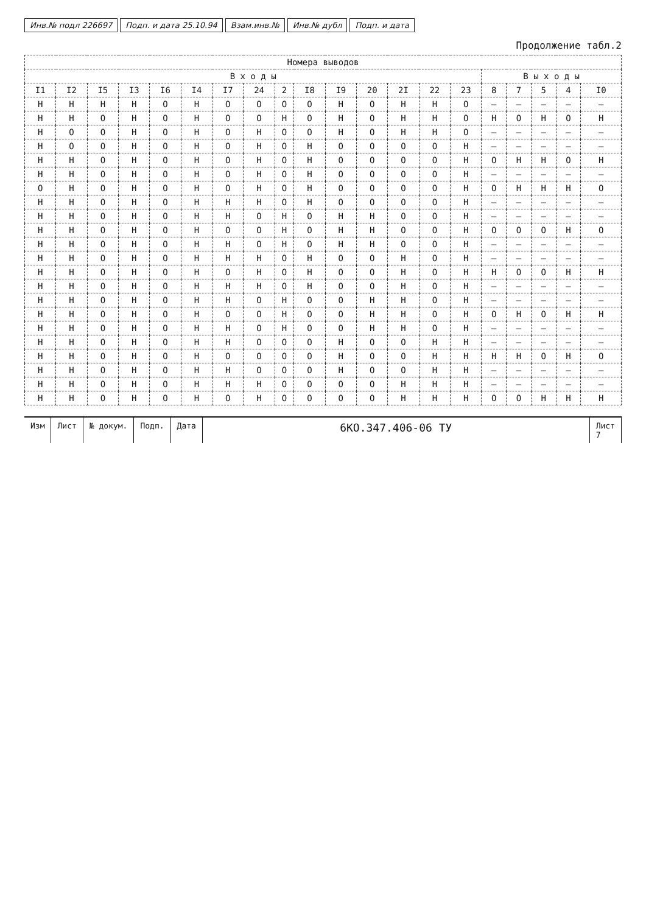Инв.№ подл 226697 Подп. и дата 25.10.94 Взам.инв.№ Инв.№ дубл Подп. и дата
Продолжение табл.2
| Номера выводов | | | | | | | | | | | | | | | | | | | |
| --- | --- | --- | --- | --- | --- | --- | --- | --- | --- | --- | --- | --- | --- | --- | --- | --- | --- | --- | --- |
| В х о д ы | | | | | | | | | | | | | | | В ы х о д ы | | | | |
| I1 | I2 | I5 | I3 | I6 | I4 | I7 | 24 | 2 | I8 | I9 | 20 | 2I | 22 | 23 | 8 | 7 | 5 | 4 | I0 |
| Н | Н | Н | Н | О | Н | О | О | О | О | Н | О | Н | Н | О | – | – | – | – | – |
| Н | Н | О | Н | О | Н | О | О | Н | О | Н | О | Н | Н | О | Н | О | Н | О | Н |
| Н | О | О | Н | О | Н | О | Н | О | О | Н | О | Н | Н | О | – | – | – | – | – |
| Н | О | О | Н | О | Н | О | Н | О | Н | О | О | О | О | Н | – | – | – | – | – |
| Н | Н | О | Н | О | Н | О | Н | О | Н | О | О | О | О | Н | О | Н | Н | О | Н |
| Н | Н | О | Н | О | Н | О | Н | О | Н | О | О | О | О | Н | – | – | – | – | – |
| О | Н | О | Н | О | Н | О | Н | О | Н | О | О | О | О | Н | О | Н | Н | Н | О |
| Н | Н | О | Н | О | Н | Н | Н | О | Н | О | О | О | О | Н | – | – | – | – | – |
| Н | Н | О | Н | О | Н | Н | О | Н | О | Н | Н | О | О | Н | – | – | – | – | – |
| Н | Н | О | Н | О | Н | О | О | Н | О | Н | Н | О | О | Н | О | О | О | Н | О |
| Н | Н | О | Н | О | Н | Н | О | Н | О | Н | Н | О | О | Н | – | – | – | – | – |
| Н | Н | О | Н | О | Н | Н | Н | О | Н | О | О | Н | О | Н | – | – | – | – | – |
| Н | Н | О | Н | О | Н | О | Н | О | Н | О | О | Н | О | Н | Н | О | О | Н | Н |
| Н | Н | О | Н | О | Н | Н | Н | О | Н | О | О | Н | О | Н | – | – | – | – | – |
| Н | Н | О | Н | О | Н | Н | О | Н | О | О | Н | Н | О | Н | – | – | – | – | – |
| Н | Н | О | Н | О | Н | О | О | Н | О | О | Н | Н | О | Н | О | Н | О | Н | Н |
| Н | Н | О | Н | О | Н | Н | О | Н | О | О | Н | Н | О | Н | – | – | – | – | – |
| Н | Н | О | Н | О | Н | Н | О | О | О | Н | О | О | Н | Н | – | – | – | – | – |
| Н | Н | О | Н | О | Н | О | О | О | О | Н | О | О | Н | Н | Н | Н | О | Н | О |
| Н | Н | О | Н | О | Н | Н | О | О | О | Н | О | О | Н | Н | – | – | – | – | – |
| Н | Н | О | Н | О | Н | Н | Н | О | О | О | О | Н | Н | Н | – | – | – | – | – |
| Н | Н | О | Н | О | Н | О | Н | О | О | О | О | Н | Н | Н | О | О | Н | Н | Н |
Изм Лист № докум. Подп. Дата
6КО.347.406-06 ТУ
Лист
7